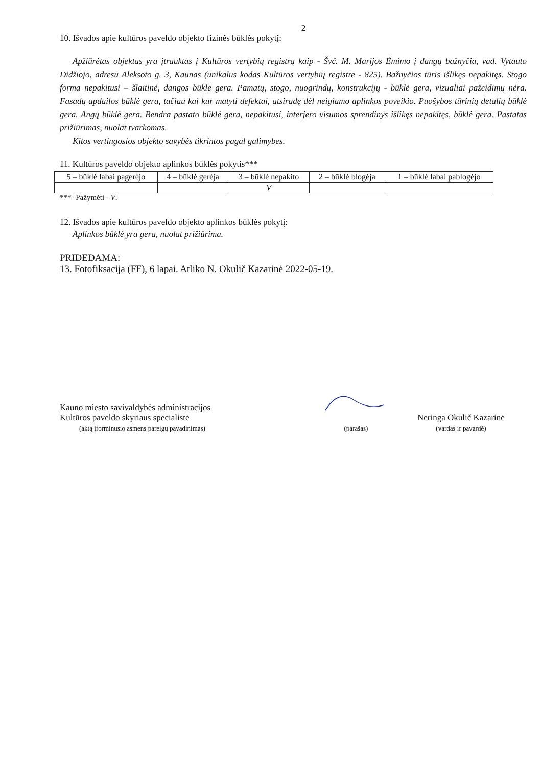2
10. Išvados apie kultūros paveldo objekto fizinės būklės pokytį:
Apžiūrėtas objektas yra įtrauktas į Kultūros vertybių registrą kaip - Švč. M. Marijos Ėmimo į dangų bažnyčia, vad. Vytauto Didžiojo, adresu Aleksoto g. 3, Kaunas (unikalus kodas Kultūros vertybių registre - 825). Bažnyčios tūris išlikęs nepakitęs. Stogo forma nepakitusi – šlaitinė, dangos būklė gera. Pamatų, stogo, nuogrindų, konstrukcijų - būklė gera, vizualiai pažeidimų nėra. Fasadų apdailos būklė gera, tačiau kai kur matyti defektai, atsiradę dėl neigiamo aplinkos poveikio. Puošybos tūrinių detalių būklė gera. Angų būklė gera. Bendra pastato būklė gera, nepakitusi, interjero visumos sprendinys išlikęs nepakitęs, būklė gera. Pastatas prižiūrimas, nuolat tvarkomas.
Kitos vertingosios objekto savybės tikrintos pagal galimybes.
11. Kultūros paveldo objekto aplinkos būklės pokytis***
| 5 – būklė labai pagerėjo | 4 – būklė gerėja | 3 – būklė nepakito | 2 – būklė blogėja | 1 – būklė labai pablogėjo |
| | | V | | |
***- Pažymėti - V.
12. Išvados apie kultūros paveldo objekto aplinkos būklės pokytį:
Aplinkos būklė yra gera, nuolat prižiūrima.
PRIDEDAMA:
13. Fotofiksacija (FF), 6 lapai. Atliko N. Okulič Kazarinė 2022-05-19.
Kauno miesto savivaldybės administracijos
Kultūros paveldo skyriaus specialistė
(aktą įforminusio asmens pareigų pavadinimas)
(parašas)
Neringa Okulič Kazarinė
(vardas ir pavardė)